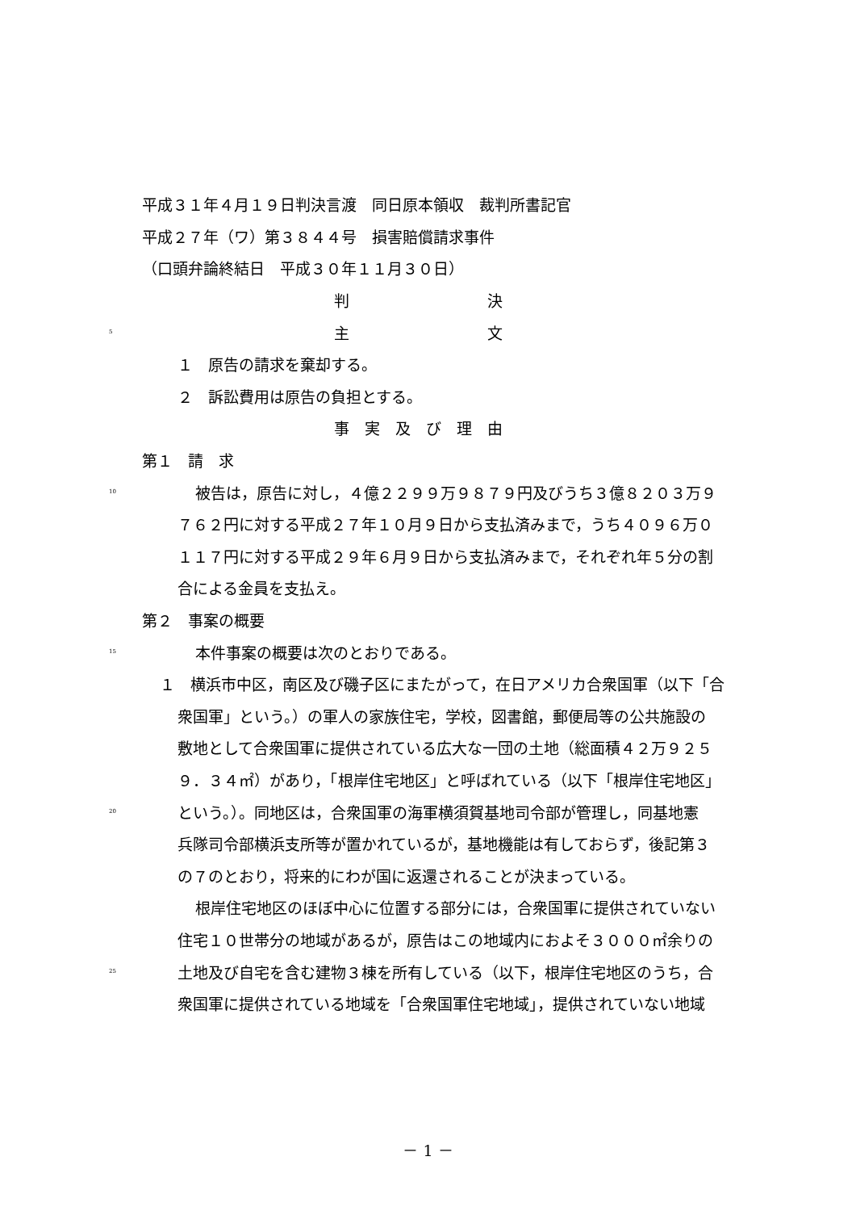平成３１年４月１９日判決言渡　同日原本領収　裁判所書記官
平成２７年（ワ）第３８４４号　損害賠償請求事件
（口頭弁論終結日　平成３０年１１月３０日）
判　　　　　　　　　決
5 主　　　　　　　　　文
１　原告の請求を棄却する。
２　訴訟費用は原告の負担とする。
事　実　及　び　理　由
第１　請　求
10 被告は，原告に対し，４億２２９９万９８７９円及びうち３億８２０３万９
７６２円に対する平成２７年１０月９日から支払済みまで，うち４０９６万０
１１７円に対する平成２９年６月９日から支払済みまで，それぞれ年５分の割
合による金員を支払え。
第２　事案の概要
15 本件事案の概要は次のとおりである。
１　横浜市中区，南区及び磯子区にまたがって，在日アメリカ合衆国軍（以下「合
衆国軍」という。）の軍人の家族住宅，学校，図書館，郵便局等の公共施設の
敷地として合衆国軍に提供されている広大な一団の土地（総面積４２万９２５
９．３４㎡）があり，「根岸住宅地区」と呼ばれている（以下「根岸住宅地区」
20 という。）。同地区は，合衆国軍の海軍横須賀基地司令部が管理し，同基地憲
兵隊司令部横浜支所等が置かれているが，基地機能は有しておらず，後記第３
の７のとおり，将来的にわが国に返還されることが決まっている。
根岸住宅地区のほぼ中心に位置する部分には，合衆国軍に提供されていない
住宅１０世帯分の地域があるが，原告はこの地域内におよそ３０００㎡余りの
25 土地及び自宅を含む建物３棟を所有している（以下，根岸住宅地区のうち，合
衆国軍に提供されている地域を「合衆国軍住宅地域」，提供されていない地域
－ 1 －